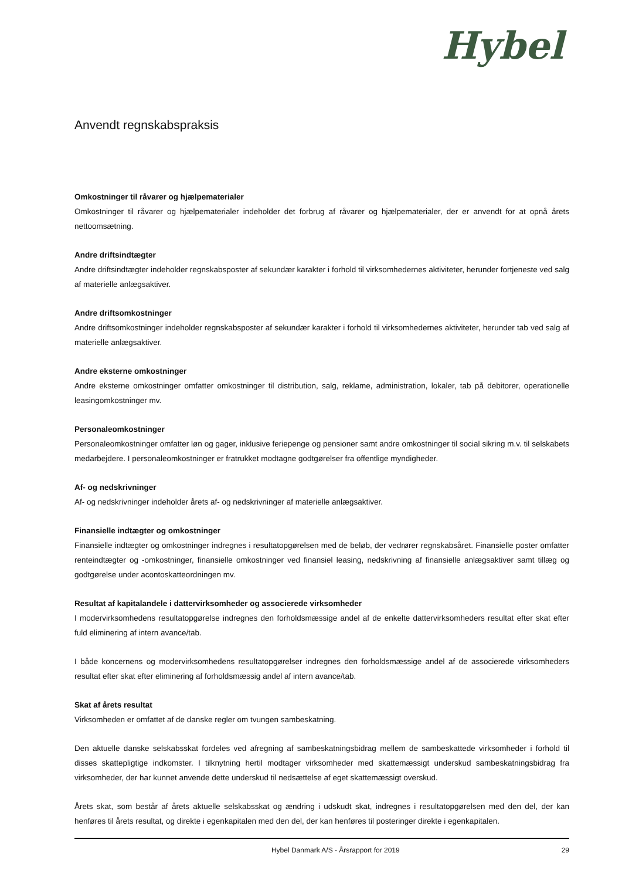Hybel
Anvendt regnskabspraksis
Omkostninger til råvarer og hjælpematerialer
Omkostninger til råvarer og hjælpematerialer indeholder det forbrug af råvarer og hjælpematerialer, der er anvendt for at opnå årets nettoomsætning.
Andre driftsindtægter
Andre driftsindtægter indeholder regnskabsposter af sekundær karakter i forhold til virksomhedernes aktiviteter, herunder fortjeneste ved salg af materielle anlægsaktiver.
Andre driftsomkostninger
Andre driftsomkostninger indeholder regnskabsposter af sekundær karakter i forhold til virksomhedernes aktiviteter, herunder tab ved salg af materielle anlægsaktiver.
Andre eksterne omkostninger
Andre eksterne omkostninger omfatter omkostninger til distribution, salg, reklame, administration, lokaler, tab på debitorer, operationelle leasingomkostninger mv.
Personaleomkostninger
Personaleomkostninger omfatter løn og gager, inklusive feriepenge og pensioner samt andre omkostninger til social sikring m.v. til selskabets medarbejdere. I personaleomkostninger er fratrukket modtagne godtgørelser fra offentlige myndigheder.
Af- og nedskrivninger
Af- og nedskrivninger indeholder årets af- og nedskrivninger af materielle anlægsaktiver.
Finansielle indtægter og omkostninger
Finansielle indtægter og omkostninger indregnes i resultatopgørelsen med de beløb, der vedrører regnskabsåret. Finansielle poster omfatter renteindtægter og -omkostninger, finansielle omkostninger ved finansiel leasing, nedskrivning af finansielle anlægsaktiver samt tillæg og godtgørelse under acontoskatteordningen mv.
Resultat af kapitalandele i dattervirksomheder og associerede virksomheder
I modervirksomhedens resultatopgørelse indregnes den forholdsmæssige andel af de enkelte dattervirksomheders resultat efter skat efter fuld eliminering af intern avance/tab.
I både koncernens og modervirksomhedens resultatopgørelser indregnes den forholdsmæssige andel af de associerede virksomheders resultat efter skat efter eliminering af forholdsmæssig andel af intern avance/tab.
Skat af årets resultat
Virksomheden er omfattet af de danske regler om tvungen sambeskatning.
Den aktuelle danske selskabsskat fordeles ved afregning af sambeskatningsbidrag mellem de sambeskattede virksomheder i forhold til disses skattepligtige indkomster. I tilknytning hertil modtager virksomheder med skattemæssigt underskud sambeskatningsbidrag fra virksomheder, der har kunnet anvende dette underskud til nedsættelse af eget skattemæssigt overskud.
Årets skat, som består af årets aktuelle selskabsskat og ændring i udskudt skat, indregnes i resultatopgørelsen med den del, der kan henføres til årets resultat, og direkte i egenkapitalen med den del, der kan henføres til posteringer direkte i egenkapitalen.
Hybel Danmark A/S - Årsrapport for 2019 29